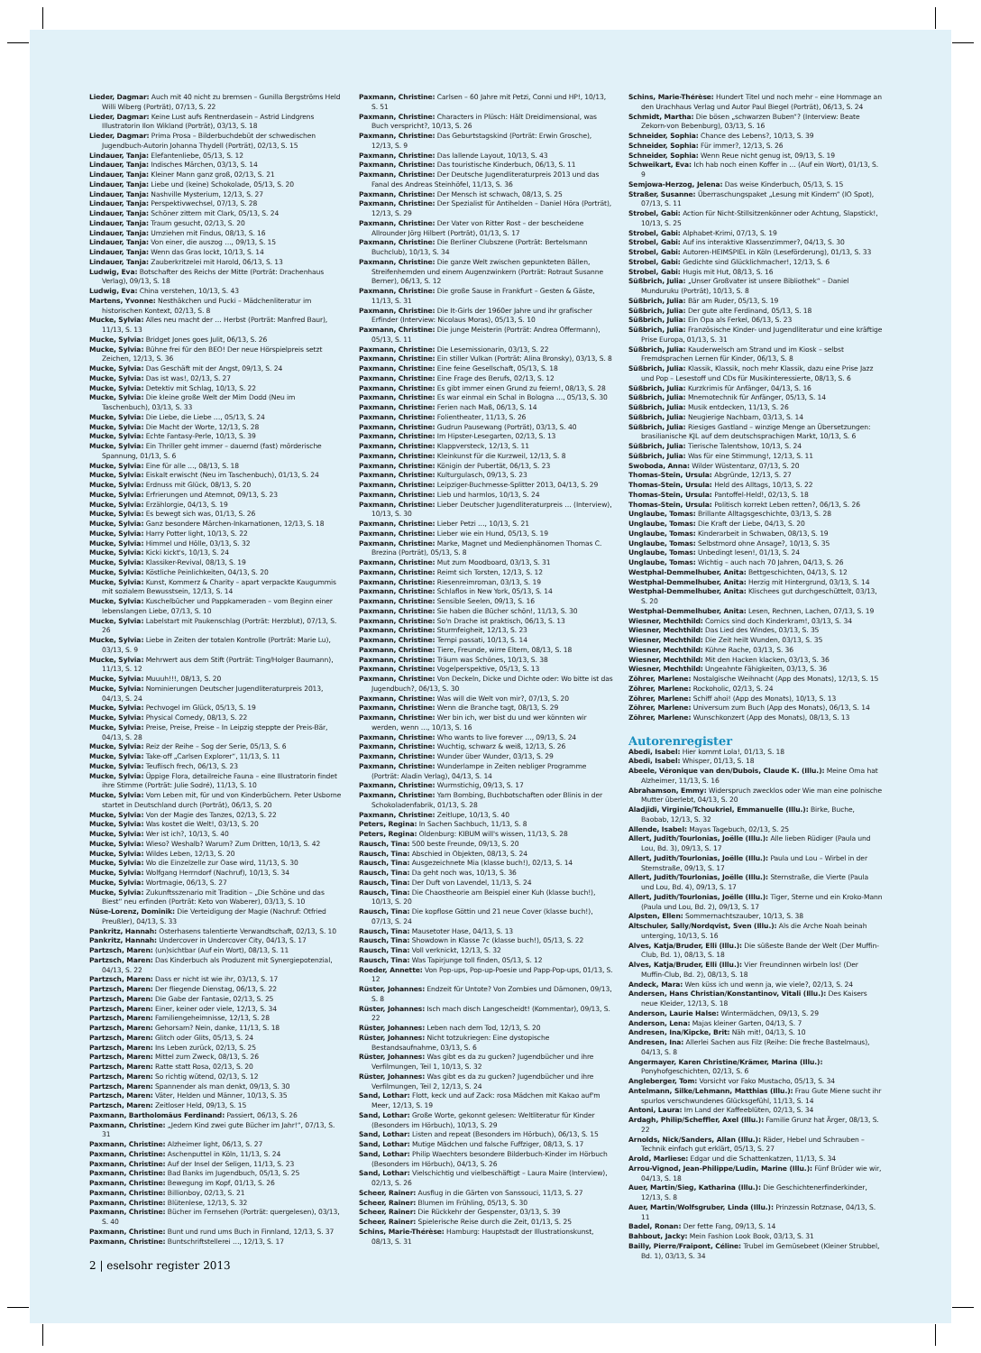Lieder, Dagmar: Auch mit 40 nicht zu bremsen – Gunilla Bergströms Held Willi Wiberg (Porträt), 07/13, S. 22
Lieder, Dagmar: Keine Lust aufs Rentnerdasein – Astrid Lindgrens Illustratorin Ilon Wikland (Porträt), 03/13, S. 18
Lieder, Dagmar: Prima Prosa – Bilderbuchdebüt der schwedischen Jugendbuch-Autorin Johanna Thydell (Porträt), 02/13, S. 15
Lindauer, Tanja: Elefantenliebe, 05/13, S. 12
Lindauer, Tanja: Indisches Märchen, 03/13, S. 14
Lindauer, Tanja: Kleiner Mann ganz groß, 02/13, S. 21
Lindauer, Tanja: Liebe und (keine) Schokolade, 05/13, S. 20
Lindauer, Tanja: Nashville Mysterium, 12/13, S. 27
Lindauer, Tanja: Perspektivwechsel, 07/13, S. 28
Lindauer, Tanja: Schöner zittern mit Clark, 05/13, S. 24
Lindauer, Tanja: Traum gesucht, 02/13, S. 20
Lindauer, Tanja: Umziehen mit Findus, 08/13, S. 16
Lindauer, Tanja: Von einer, die auszog …, 09/13, S. 15
Lindauer, Tanja: Wenn das Gras lockt, 10/13, S. 14
Lindauer, Tanja: Zauberkritzelei mit Harold, 06/13, S. 13
Ludwig, Eva: Botschafter des Reichs der Mitte (Porträt: Drachenhaus Verlag), 09/13, S. 18
Ludwig, Eva: China verstehen, 10/13, S. 43
Martens, Yvonne: Nesthäkchen und Pucki – Mädchenliteratur im historischen Kontext, 02/13, S. 8
Mucke, Sylvia: Alles neu macht der … Herbst (Porträt: Manfred Baur), 11/13, S. 13
Mucke, Sylvia: Bridget Jones goes Julit, 06/13, S. 26
Mucke, Sylvia: Bühne frei für den BEO! Der neue Hörspielpreis setzt Zeichen, 12/13, S. 36
Mucke, Sylvia: Das Geschäft mit der Angst, 09/13, S. 24
Mucke, Sylvia: Das ist was!, 02/13, S. 27
Mucke, Sylvia: Detektiv mit Schlag, 10/13, S. 22
Mucke, Sylvia: Die kleine große Welt der Mim Dodd (Neu im Taschenbuch), 03/13, S. 33
Mucke, Sylvia: Die Liebe, die Liebe …, 05/13, S. 24
Mucke, Sylvia: Die Macht der Worte, 12/13, S. 28
Mucke, Sylvia: Echte Fantasy-Perle, 10/13, S. 39
Mucke, Sylvia: Ein Thriller geht immer – dauernd (fast) mörderische Spannung, 01/13, S. 6
Mucke, Sylvia: Eine für alle …, 08/13, S. 18
Mucke, Sylvia: Eiskalt erwischt (Neu im Taschenbuch), 01/13, S. 24
Mucke, Sylvia: Erdnuss mit Glück, 08/13, S. 20
Mucke, Sylvia: Erfrierungen und Atemnot, 09/13, S. 23
Mucke, Sylvia: Erzählorgie, 04/13, S. 19
Mucke, Sylvia: Es bewegt sich was, 01/13, S. 26
Mucke, Sylvia: Ganz besondere Märchen-Inkarnationen, 12/13, S. 18
Mucke, Sylvia: Harry Potter light, 10/13, S. 22
Mucke, Sylvia: Himmel und Hölle, 03/13, S. 32
Mucke, Sylvia: Kicki kickt's, 10/13, S. 24
Mucke, Sylvia: Klassiker-Revival, 08/13, S. 19
Mucke, Sylvia: Köstliche Peinlichkeiten, 04/13, S. 20
Mucke, Sylvia: Kunst, Kommerz & Charity – apart verpackte Kaugummis mit sozialem Bewusstsein, 12/13, S. 14
Mucke, Sylvia: Kuschelbücher und Pappkameraden – vom Beginn einer lebenslangen Liebe, 07/13, S. 10
Mucke, Sylvia: Labelstart mit Paukenschlag (Porträt: Herzblut), 07/13, S. 26
Mucke, Sylvia: Liebe in Zeiten der totalen Kontrolle (Porträt: Marie Lu), 03/13, S. 9
Mucke, Sylvia: Mehrwert aus dem Stift (Porträt: Ting/Holger Baumann), 11/13, S. 12
Mucke, Sylvia: Muuuh!!!, 08/13, S. 20
Mucke, Sylvia: Nominierungen Deutscher Jugendliteraturpreis 2013, 04/13, S. 24
Mucke, Sylvia: Pechvogel im Glück, 05/13, S. 19
Mucke, Sylvia: Physical Comedy, 08/13, S. 22
Mucke, Sylvia: Preise, Preise, Preise – In Leipzig steppte der Preis-Bär, 04/13, S. 28
Mucke, Sylvia: Reiz der Reihe – Sog der Serie, 05/13, S. 6
Mucke, Sylvia: Take-off „Carlsen Explorer“, 11/13, S. 11
Mucke, Sylvia: Teuflisch frech, 06/13, S. 23
Mucke, Sylvia: Üppige Flora, detailreiche Fauna – eine Illustratorin findet ihre Stimme (Porträt: Julie Sodré), 11/13, S. 10
Mucke, Sylvia: Vom Leben mit, für und von Kinderbüchern. Peter Usborne startet in Deutschland durch (Porträt), 06/13, S. 20
Mucke, Sylvia: Von der Magie des Tanzes, 02/13, S. 22
Mucke, Sylvia: Was kostet die Welt!, 03/13, S. 20
Mucke, Sylvia: Wer ist ich?, 10/13, S. 40
Mucke, Sylvia: Wieso? Weshalb? Warum? Zum Dritten, 10/13, S. 42
Mucke, Sylvia: Wildes Leben, 12/13, S. 20
Mucke, Sylvia: Wo die Einzelzelle zur Oase wird, 11/13, S. 30
Mucke, Sylvia: Wolfgang Herrndorf (Nachruf), 10/13, S. 34
Mucke, Sylvia: Wortmagie, 06/13, S. 27
Mucke, Sylvia: Zukunftsszenario mit Tradition – „Die Schöne und das Biest“ neu erfinden (Porträt: Keto von Waberer), 03/13, S. 10
Nüse-Lorenz, Dominik: Die Verteidigung der Magie (Nachruf: Otfried Preußler), 04/13, S. 33
Pankritz, Hannah: Osterhasens talentierte Verwandtschaft, 02/13, S. 10
Pankritz, Hannah: Undercover in Undercover City, 04/13, S. 17
Partzsch, Maren: (un)sichtbar (Auf ein Wort), 08/13, S. 11
Partzsch, Maren: Das Kinderbuch als Produzent mit Synergiepotenzial, 04/13, S. 22
Partzsch, Maren: Dass er nicht ist wie ihr, 03/13, S. 17
Partzsch, Maren: Der fliegende Dienstag, 06/13, S. 22
Partzsch, Maren: Die Gabe der Fantasie, 02/13, S. 25
Partzsch, Maren: Einer, keiner oder viele, 12/13, S. 34
Partzsch, Maren: Familiengeheimnisse, 12/13, S. 28
Partzsch, Maren: Gehorsam? Nein, danke, 11/13, S. 18
Partzsch, Maren: Glitch oder Glits, 05/13, S. 24
Partzsch, Maren: Ins Leben zurück, 02/13, S. 25
Partzsch, Maren: Mittel zum Zweck, 08/13, S. 26
Partzsch, Maren: Ratte statt Rosa, 02/13, S. 20
Partzsch, Maren: So richtig wütend, 02/13, S. 12
Partzsch, Maren: Spannender als man denkt, 09/13, S. 30
Partzsch, Maren: Väter, Helden und Männer, 10/13, S. 35
Partzsch, Maren: Zeitloser Held, 09/13, S. 15
Paxmann, Bartholomäus Ferdinand: Passiert, 06/13, S. 26
Paxmann, Christine: „Jedem Kind zwei gute Bücher im Jahr!“, 07/13, S. 31
Paxmann, Christine: Alzheimer light, 06/13, S. 27
Paxmann, Christine: Aschenputtel in Köln, 11/13, S. 24
Paxmann, Christine: Auf der Insel der Seligen, 11/13, S. 23
Paxmann, Christine: Bad Banks im Jugendbuch, 05/13, S. 25
Paxmann, Christine: Bewegung im Kopf, 01/13, S. 26
Paxmann, Christine: Billionboy, 02/13, S. 21
Paxmann, Christine: Blütenlese, 12/13, S. 32
Paxmann, Christine: Bücher im Fernsehen (Porträt: quergelesen), 03/13, S. 40
Paxmann, Christine: Bunt und rund ums Buch in Finnland, 12/13, S. 37
Paxmann, Christine: Buntschriftstellerei …, 12/13, S. 17
Paxmann, Christine: Carlsen – 60 Jahre mit Petzi, Conni und HP!, 10/13, S. 51
Paxmann, Christine: Characters in Plüsch: Hält Dreidimensional, was Buch verspricht?, 10/13, S. 26
Paxmann, Christine: Das Geburtstagskind (Porträt: Erwin Grosche), 12/13, S. 9
Paxmann, Christine: Das lallende Layout, 10/13, S. 43
Paxmann, Christine: Das touristische Kinderbuch, 06/13, S. 11
Paxmann, Christine: Der Deutsche Jugendliteraturpreis 2013 und das Fanal des Andreas Steinhöfel, 11/13, S. 36
Paxmann, Christine: Der Mensch ist schwach, 08/13, S. 25
Paxmann, Christine: Der Spezialist für Antihelden – Daniel Höra (Porträt), 12/13, S. 29
Paxmann, Christine: Der Vater von Ritter Rost – der bescheidene Allrounder Jörg Hilbert (Porträt), 01/13, S. 17
Paxmann, Christine: Die Berliner Clubszene (Porträt: Bertelsmann Buchclub), 10/13, S. 34
Paxmann, Christine: Die ganze Welt zwischen gepunkteten Bällen, Streifenhemden und einem Augenzwinkern (Porträt: Rotraut Susanne Berner), 06/13, S. 12
Paxmann, Christine: Die große Sause in Frankfurt – Gesten & Gäste, 11/13, S. 31
Paxmann, Christine: Die It-Girls der 1960er Jahre und ihr grafischer Erfinder (Interview: Nicolaus Moras), 05/13, S. 10
Paxmann, Christine: Die junge Meisterin (Porträt: Andrea Offermann), 05/13, S. 11
Paxmann, Christine: Die Lesemissionarin, 03/13, S. 22
Paxmann, Christine: Ein stiller Vulkan (Porträt: Alina Bronsky), 03/13, S. 8
Paxmann, Christine: Eine feine Gesellschaft, 05/13, S. 18
Paxmann, Christine: Eine Frage des Berufs, 02/13, S. 12
Paxmann, Christine: Es gibt immer einen Grund zu feiern!, 08/13, S. 28
Paxmann, Christine: Es war einmal ein Schal in Bologna …, 05/13, S. 30
Paxmann, Christine: Ferien nach Maß, 06/13, S. 14
Paxmann, Christine: Folientheater, 11/13, S. 26
Paxmann, Christine: Gudrun Pausewang (Porträt), 03/13, S. 40
Paxmann, Christine: Im Hipster-Lesegarten, 02/13, S. 13
Paxmann, Christine: Klappversteck, 12/13, S. 11
Paxmann, Christine: Kleinkunst für die Kurzweil, 12/13, S. 8
Paxmann, Christine: Königin der Pubertät, 06/13, S. 23
Paxmann, Christine: Kulturgulasch, 09/13, S. 23
Paxmann, Christine: Leipziger-Buchmesse-Splitter 2013, 04/13, S. 29
Paxmann, Christine: Lieb und harmlos, 10/13, S. 24
Paxmann, Christine: Lieber Deutscher Jugendliteraturpreis … (Interview), 10/13, S. 30
Paxmann, Christine: Lieber Petzi …, 10/13, S. 21
Paxmann, Christine: Lieber wie ein Hund, 05/13, S. 19
Paxmann, Christine: Marke, Magnet und Medienphänomen Thomas C. Brezina (Porträt), 05/13, S. 8
Paxmann, Christine: Mut zum Moodboard, 03/13, S. 31
Paxmann, Christine: Reimt sich Torsten, 12/13, S. 12
Paxmann, Christine: Riesenreimroman, 03/13, S. 19
Paxmann, Christine: Schlaflos in New York, 05/13, S. 14
Paxmann, Christine: Sensible Seelen, 09/13, S. 16
Paxmann, Christine: Sie haben die Bücher schön!, 11/13, S. 30
Paxmann, Christine: So'n Drache ist praktisch, 06/13, S. 13
Paxmann, Christine: Sturmfeigheit, 12/13, S. 23
Paxmann, Christine: Tempi passati, 10/13, S. 14
Paxmann, Christine: Tiere, Freunde, wirre Eltern, 08/13, S. 18
Paxmann, Christine: Träum was Schönes, 10/13, S. 38
Paxmann, Christine: Vogelperspektive, 05/13, S. 13
Paxmann, Christine: Von Deckeln, Dicke und Dichte oder: Wo bitte ist das Jugendbuch?, 06/13, S. 30
Paxmann, Christine: Was will die Welt von mir?, 07/13, S. 20
Paxmann, Christine: Wenn die Branche tagt, 08/13, S. 29
Paxmann, Christine: Wer bin ich, wer bist du und wer könnten wir werden, wenn …, 10/13, S. 16
Paxmann, Christine: Who wants to live forever …, 09/13, S. 24
Paxmann, Christine: Wuchtig, schwarz & weiß, 12/13, S. 26
Paxmann, Christine: Wunder über Wunder, 03/13, S. 29
Paxmann, Christine: Wunderlampe in Zeiten nebliger Programme (Porträt: Aladin Verlag), 04/13, S. 14
Paxmann, Christine: Wurmstichig, 09/13, S. 17
Paxmann, Christine: Yarn Bombing, Buchbotschaften oder Blinis in der Schokoladenfabrik, 01/13, S. 28
Paxmann, Christine: Zeitlupe, 10/13, S. 40
Peters, Regina: In Sachen Sachbuch, 11/13, S. 8
Peters, Regina: Oldenburg: KIBUM will's wissen, 11/13, S. 28
Rausch, Tina: 500 beste Freunde, 09/13, S. 20
Rausch, Tina: Abschied in Objekten, 08/13, S. 24
Rausch, Tina: Ausgezeichnete Mia (klasse buch!), 02/13, S. 14
Rausch, Tina: Da geht noch was, 10/13, S. 36
Rausch, Tina: Der Duft von Lavendel, 11/13, S. 24
Rausch, Tina: Die Chaostheorie am Beispiel einer Kuh (klasse buch!), 10/13, S. 20
Rausch, Tina: Die kopflose Göttin und 21 neue Cover (klasse buch!), 07/13, S. 24
Rausch, Tina: Mausetoter Hase, 04/13, S. 13
Rausch, Tina: Showdown in Klasse 7c (klasse buch!), 05/13, S. 22
Rausch, Tina: Voll verknickt, 12/13, S. 32
Rausch, Tina: Was Tapirjunge toll finden, 05/13, S. 12
Roeder, Annette: Von Pop-ups, Pop-up-Poesie und Papp-Pop-ups, 01/13, S. 12
Rüster, Johannes: Endzeit für Untote? Von Zombies und Dämonen, 09/13, S. 8
Rüster, Johannes: Isch mach disch Langescheidt! (Kommentar), 09/13, S. 22
Rüster, Johannes: Leben nach dem Tod, 12/13, S. 20
Rüster, Johannes: Nicht totzukriegen: Eine dystopische Bestandsaufnahme, 03/13, S. 6
Rüster, Johannes: Was gibt es da zu gucken? Jugendbücher und ihre Verfilmungen, Teil 1, 10/13, S. 32
Rüster, Johannes: Was gibt es da zu gucken? Jugendbücher und ihre Verfilmungen, Teil 2, 12/13, S. 24
Sand, Lothar: Flott, keck und auf Zack: rosa Mädchen mit Kakao auf'm Meer, 12/13, S. 19
Sand, Lothar: Große Worte, gekonnt gelesen: Weltliteratur für Kinder (Besonders im Hörbuch), 10/13, S. 29
Sand, Lothar: Listen and repeat (Besonders im Hörbuch), 06/13, S. 15
Sand, Lothar: Mutige Mädchen und falsche Fuffziger, 08/13, S. 17
Sand, Lothar: Philip Waechters besondere Bilderbuch-Kinder im Hörbuch (Besonders im Hörbuch), 04/13, S. 26
Sand, Lothar: Vielschichtig und vielbeschäftigt – Laura Maire (Interview), 02/13, S. 26
Scheer, Rainer: Ausflug in die Gärten von Sanssouci, 11/13, S. 27
Scheer, Rainer: Blumen im Frühling, 05/13, S. 30
Scheer, Rainer: Die Rückkehr der Gespenster, 03/13, S. 39
Scheer, Rainer: Spielerische Reise durch die Zeit, 01/13, S. 25
Schins, Marie-Thérèse: Hamburg: Hauptstadt der Illustrationskunst, 08/13, S. 31
Schins, Marie-Thérèse: Hundert Titel und noch mehr – eine Hommage an den Urachhaus Verlag und Autor Paul Biegel (Porträt), 06/13, S. 24
Schmidt, Martha: Die bösen „schwarzen Buben“? (Interview: Beate Zekorn-von Bebenburg), 03/13, S. 16
Schneider, Sophia: Chance des Lebens?, 10/13, S. 39
Schneider, Sophia: Für immer?, 12/13, S. 26
Schneider, Sophia: Wenn Reue nicht genug ist, 09/13, S. 19
Schweikart, Eva: Ich hab noch einen Koffer in … (Auf ein Wort), 01/13, S. 9
Semjowa-Herzog, Jelena: Das weise Kinderbuch, 05/13, S. 15
Straßer, Susanne: Überraschungspaket „Lesung mit Kindern“ (IO Spot), 07/13, S. 11
Strobel, Gabi: Action für Nicht-Stillsitzenkönner oder Achtung, Slapstick!, 10/13, S. 25
Strobel, Gabi: Alphabet-Krimi, 07/13, S. 19
Strobel, Gabi: Auf ins interaktive Klassenzimmer?, 04/13, S. 30
Strobel, Gabi: Autoren-HEIMSPIEL in Köln (Leseförderung), 01/13, S. 33
Strobel, Gabi: Gedichte sind Glücklichmacher!, 12/13, S. 6
Strobel, Gabi: Hugis mit Hut, 08/13, S. 16
Süßbrich, Julia: „Unser Großvater ist unsere Bibliothek“ – Daniel Munduruku (Porträt), 10/13, S. 8
Süßbrich, Julia: Bär am Ruder, 05/13, S. 19
Süßbrich, Julia: Der gute alte Ferdinand, 05/13, S. 18
Süßbrich, Julia: Ein Opa als Ferkel, 06/13, S. 23
Süßbrich, Julia: Französische Kinder- und Jugendliteratur und eine kräftige Prise Europa, 01/13, S. 31
Süßbrich, Julia: Kauderwelsch am Strand und im Kiosk – selbst Fremdsprachen Lernen für Kinder, 06/13, S. 8
Süßbrich, Julia: Klassik, Klassik, noch mehr Klassik, dazu eine Prise Jazz und Pop – Lesestoff und CDs für Musikinteressierte, 08/13, S. 6
Süßbrich, Julia: Kurzkrimis für Anfänger, 04/13, S. 16
Süßbrich, Julia: Mnemotechnik für Anfänger, 05/13, S. 14
Süßbrich, Julia: Musik entdecken, 11/13, S. 26
Süßbrich, Julia: Neugierige Nachbarn, 03/13, S. 14
Süßbrich, Julia: Riesiges Gastland – winzige Menge an Übersetzungen: brasilianische KJL auf dem deutschsprachigen Markt, 10/13, S. 6
Süßbrich, Julia: Tierische Talentshow, 10/13, S. 24
Süßbrich, Julia: Was für eine Stimmung!, 12/13, S. 11
Swoboda, Anna: Wilder Wüstentanz, 07/13, S. 20
Thomas-Stein, Ursula: Abgründe, 12/13, S. 27
Thomas-Stein, Ursula: Held des Alltags, 10/13, S. 22
Thomas-Stein, Ursula: Pantoffel-Held!, 02/13, S. 18
Thomas-Stein, Ursula: Politisch korrekt Leben retten?, 06/13, S. 26
Unglaube, Tomas: Brillante Alltagsgeschichte, 03/13, S. 28
Unglaube, Tomas: Die Kraft der Liebe, 04/13, S. 20
Unglaube, Tomas: Kinderarbeit in Schwaben, 08/13, S. 19
Unglaube, Tomas: Selbstmord ohne Ansage?, 10/13, S. 35
Unglaube, Tomas: Unbedingt lesen!, 01/13, S. 24
Unglaube, Tomas: Wichtig – auch nach 70 Jahren, 04/13, S. 26
Westphal-Demmelhuber, Anita: Bettgeschichten, 04/13, S. 12
Westphal-Demmelhuber, Anita: Herzig mit Hintergrund, 03/13, S. 14
Westphal-Demmelhuber, Anita: Klischees gut durchgeschüttelt, 03/13, S. 20
Westphal-Demmelhuber, Anita: Lesen, Rechnen, Lachen, 07/13, S. 19
Wiesner, Mechthild: Comics sind doch Kinderkram!, 03/13, S. 34
Wiesner, Mechthild: Das Lied des Windes, 03/13, S. 35
Wiesner, Mechthild: Die Zeit heilt Wunden, 03/13, S. 35
Wiesner, Mechthild: Kühne Rache, 03/13, S. 36
Wiesner, Mechthild: Mit den Hacken klacken, 03/13, S. 36
Wiesner, Mechthild: Ungeahnte Fähigkeiten, 03/13, S. 36
Zöhrer, Marlene: Nostalgische Weihnacht (App des Monats), 12/13, S. 15
Zöhrer, Marlene: Rockoholic, 02/13, S. 24
Zöhrer, Marlene: Schiff ahoi! (App des Monats), 10/13, S. 13
Zöhrer, Marlene: Universum zum Buch (App des Monats), 06/13, S. 14
Zöhrer, Marlene: Wunschkonzert (App des Monats), 08/13, S. 13
Autorenregister
Abedi, Isabel: Hier kommt Lola!, 01/13, S. 18
Abedi, Isabel: Whisper, 01/13, S. 18
Abeele, Véronique van den/Dubois, Claude K. (Illu.): Meine Oma hat Alzheimer, 11/13, S. 16
Abrahamson, Emmy: Widerspruch zwecklos oder Wie man eine polnische Mutter überlebt, 04/13, S. 20
Aladjidi, Virginie/Tchoukriel, Emmanuelle (Illu.): Birke, Buche, Baobab, 12/13, S. 32
Allende, Isabel: Mayas Tagebuch, 02/13, S. 25
Allert, Judith/Tourlonias, Joëlle (Illu.): Alle lieben Rüdiger (Paula und Lou, Bd. 3), 09/13, S. 17
Allert, Judith/Tourlonias, Joëlle (Illu.): Paula und Lou – Wirbel in der Sternstraße, 09/13, S. 17
Allert, Judith/Tourlonias, Joëlle (Illu.): Sternstraße, die Vierte (Paula und Lou, Bd. 4), 09/13, S. 17
Allert, Judith/Tourlonias, Joëlle (Illu.): Tiger, Sterne und ein Kroko-Mann (Paula und Lou, Bd. 2), 09/13, S. 17
Alpsten, Ellen: Sommernachtszauber, 10/13, S. 38
Altschuler, Sally/Nordqvist, Sven (Illu.): Als die Arche Noah beinah unterging, 10/13, S. 16
Alves, Katja/Bruder, Elli (Illu.): Die süßeste Bande der Welt (Der Muffin-Club, Bd. 1), 08/13, S. 18
Alves, Katja/Bruder, Elli (Illu.): Vier Freundinnen wirbeln los! (Der Muffin-Club, Bd. 2), 08/13, S. 18
Andeck, Mara: Wen küss ich und wenn ja, wie viele?, 02/13, S. 24
Andersen, Hans Christian/Konstantinov, Vitali (Illu.): Des Kaisers neue Kleider, 12/13, S. 18
Anderson, Laurie Halse: Wintermädchen, 09/13, S. 29
Anderson, Lena: Majas kleiner Garten, 04/13, S. 7
Andresen, Ina/Kipcke, Brit: Näh mit!, 04/13, S. 10
Andresen, Ina: Allerlei Sachen aus Filz (Reihe: Die freche Bastelmaus), 04/13, S. 8
Angermayer, Karen Christine/Krämer, Marina (Illu.): Ponyhofgeschichten, 02/13, S. 6
Angleberger, Tom: Vorsicht vor Fako Mustacho, 05/13, S. 34
Antelmann, Silke/Lehmann, Matthias (Illu.): Frau Gute Miene sucht ihr spurlos verschwundenes Glücksgefühl, 11/13, S. 14
Antoni, Laura: Im Land der Kaffeeblüten, 02/13, S. 34
Ardagh, Philip/Scheffler, Axel (Illu.): Familie Grunz hat Ärger, 08/13, S. 22
Arnolds, Nick/Sanders, Allan (Illu.): Räder, Hebel und Schrauben – Technik einfach gut erklärt, 05/13, S. 27
Arold, Marliese: Edgar und die Schattenkatzen, 11/13, S. 34
Arrou-Vignod, Jean-Philippe/Ludin, Marine (Illu.): Fünf Brüder wie wir, 04/13, S. 18
Auer, Martin/Sieg, Katharina (Illu.): Die Geschichtenerfinderkinder, 12/13, S. 8
Auer, Martin/Wolfsgruber, Linda (Illu.): Prinzessin Rotznase, 04/13, S. 11
Badel, Ronan: Der fette Fang, 09/13, S. 14
Bahbout, Jacky: Mein Fashion Look Book, 03/13, S. 31
Bailly, Pierre/Fraipont, Céline: Trubel im Gemüsebeet (Kleiner Strubbel, Bd. 1), 03/13, S. 34
2 | eselsohr register 2013